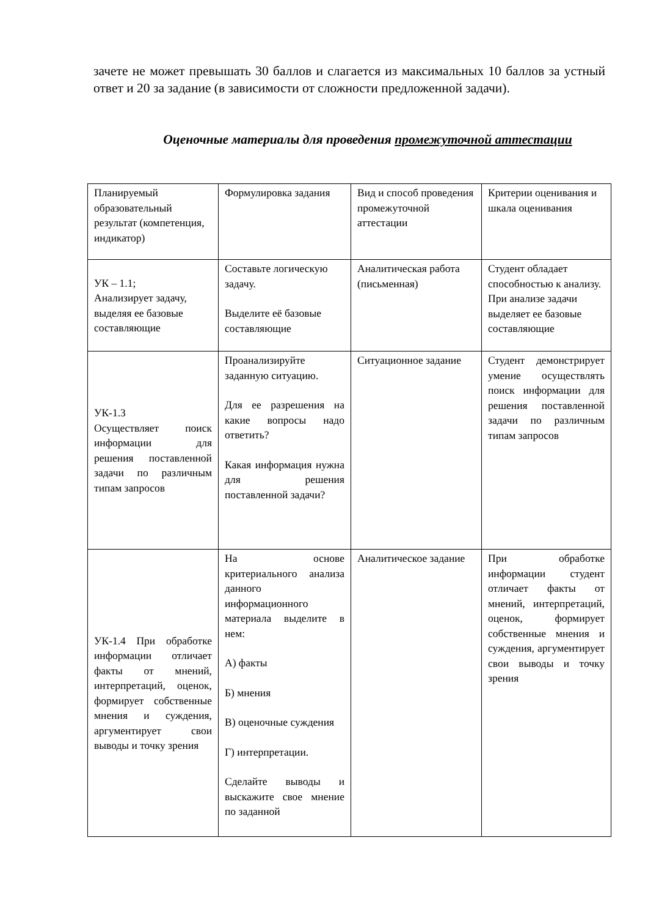зачете не может превышать 30 баллов и слагается из максимальных 10 баллов за устный ответ и 20 за задание (в зависимости от сложности предложенной задачи).
Оценочные материалы для проведения промежуточной аттестации
| Планируемый образовательный результат (компетенция, индикатор) | Формулировка задания | Вид и способ проведения промежуточной аттестации | Критерии оценивания и шкала оценивания |
| УК – 1.1; Анализирует задачу, выделяя ее базовые составляющие | Составьте логическую задачу. Выделите её базовые составляющие | Аналитическая работа (письменная) | Студент обладает способностью к анализу. При анализе задачи выделяет ее базовые составляющие |
| УК-1.3 Осуществляет поиск информации для решения поставленной задачи по различным типам запросов | Проанализируйте заданную ситуацию. Для ее разрешения на какие вопросы надо ответить? Какая информация нужна для решения поставленной задачи? | Ситуационное задание | Студент демонстрирует умение осуществлять поиск информации для решения поставленной задачи по различным типам запросов |
| УК-1.4 При обработке информации отличает факты от мнений, интерпретаций, оценок, формирует собственные мнения и суждения, аргументирует свои выводы и точку зрения | На основе критериального анализа данного информационного материала выделите в нем: А) факты Б) мнения В) оценочные суждения Г) интерпретации. Сделайте выводы и выскажите свое мнение по заданной | Аналитическое задание | При обработке информации студент отличает факты от мнений, интерпретаций, оценок, формирует собственные мнения и суждения, аргументирует свои выводы и точку зрения |